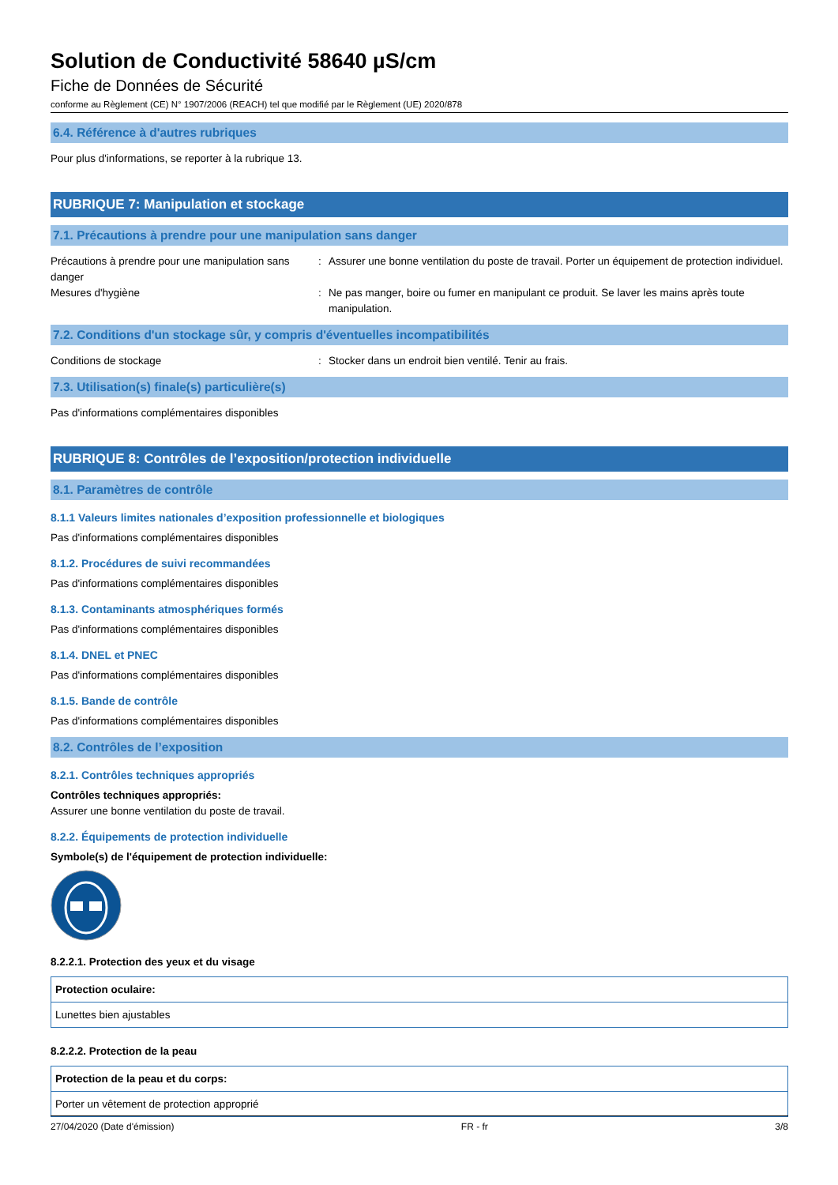Solution de Conductivité 58640 µS/cm
Fiche de Données de Sécurité
conforme au Règlement (CE) N° 1907/2006 (REACH) tel que modifié par le Règlement (UE) 2020/878
6.4. Référence à d'autres rubriques
Pour plus d'informations, se reporter à la rubrique 13.
RUBRIQUE 7: Manipulation et stockage
7.1. Précautions à prendre pour une manipulation sans danger
| Précautions à prendre pour une manipulation sans danger | : | Assurer une bonne ventilation du poste de travail. Porter un équipement de protection individuel. |
| Mesures d'hygiène | : | Ne pas manger, boire ou fumer en manipulant ce produit. Se laver les mains après toute manipulation. |
7.2. Conditions d'un stockage sûr, y compris d'éventuelles incompatibilités
| Conditions de stockage | : | Stocker dans un endroit bien ventilé. Tenir au frais. |
7.3. Utilisation(s) finale(s) particulière(s)
Pas d'informations complémentaires disponibles
RUBRIQUE 8: Contrôles de l’exposition/protection individuelle
8.1. Paramètres de contrôle
8.1.1 Valeurs limites nationales d’exposition professionnelle et biologiques
Pas d'informations complémentaires disponibles
8.1.2. Procédures de suivi recommandées
Pas d'informations complémentaires disponibles
8.1.3. Contaminants atmosphériques formés
Pas d'informations complémentaires disponibles
8.1.4. DNEL et PNEC
Pas d'informations complémentaires disponibles
8.1.5. Bande de contrôle
Pas d'informations complémentaires disponibles
8.2. Contrôles de l’exposition
8.2.1. Contrôles techniques appropriés
Contrôles techniques appropriés:
Assurer une bonne ventilation du poste de travail.
8.2.2. Équipements de protection individuelle
Symbole(s) de l'équipement de protection individuelle:
8.2.2.1. Protection des yeux et du visage
| Protection oculaire: |
| Lunettes bien ajustables |
8.2.2.2. Protection de la peau
| Protection de la peau et du corps: |
| Porter un vêtement de protection approprié |
27/04/2020 (Date d'émission) FR - fr 3/8